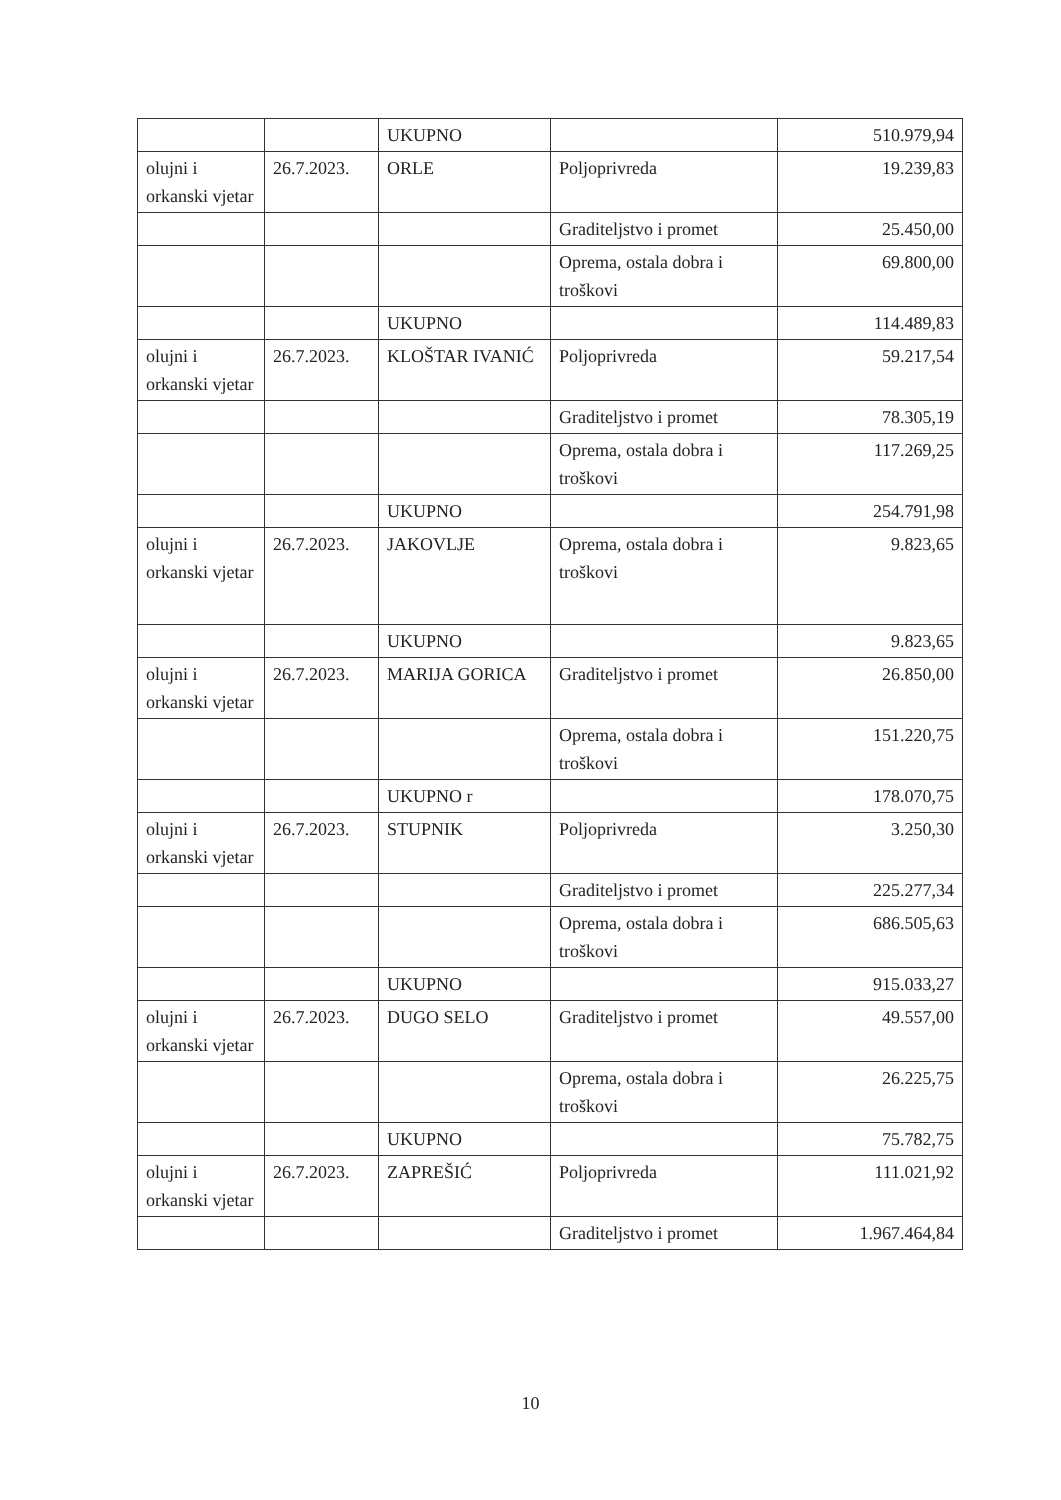| | | UKUPNO | | 510.979,94 |
| olujni i orkanski vjetar | 26.7.2023. | ORLE | Poljoprivreda | 19.239,83 |
| | | | Graditeljstvo i promet | 25.450,00 |
| | | | Oprema, ostala dobra i troškovi | 69.800,00 |
| | | UKUPNO | | 114.489,83 |
| olujni i orkanski vjetar | 26.7.2023. | KLOŠTAR IVANIĆ | Poljoprivreda | 59.217,54 |
| | | | Graditeljstvo i promet | 78.305,19 |
| | | | Oprema, ostala dobra i troškovi | 117.269,25 |
| | | UKUPNO | | 254.791,98 |
| olujni i orkanski vjetar | 26.7.2023. | JAKOVLJE | Oprema, ostala dobra i troškovi | 9.823,65 |
| | | UKUPNO | | 9.823,65 |
| olujni i orkanski vjetar | 26.7.2023. | MARIJA GORICA | Graditeljstvo i promet | 26.850,00 |
| | | | Oprema, ostala dobra i troškovi | 151.220,75 |
| | | UKUPNO r | | 178.070,75 |
| olujni i orkanski vjetar | 26.7.2023. | STUPNIK | Poljoprivreda | 3.250,30 |
| | | | Graditeljstvo i promet | 225.277,34 |
| | | | Oprema, ostala dobra i troškovi | 686.505,63 |
| | | UKUPNO | | 915.033,27 |
| olujni i orkanski vjetar | 26.7.2023. | DUGO SELO | Graditeljstvo i promet | 49.557,00 |
| | | | Oprema, ostala dobra i troškovi | 26.225,75 |
| | | UKUPNO | | 75.782,75 |
| olujni i orkanski vjetar | 26.7.2023. | ZAPREŠIĆ | Poljoprivreda | 111.021,92 |
| | | | Graditeljstvo i promet | 1.967.464,84 |
10